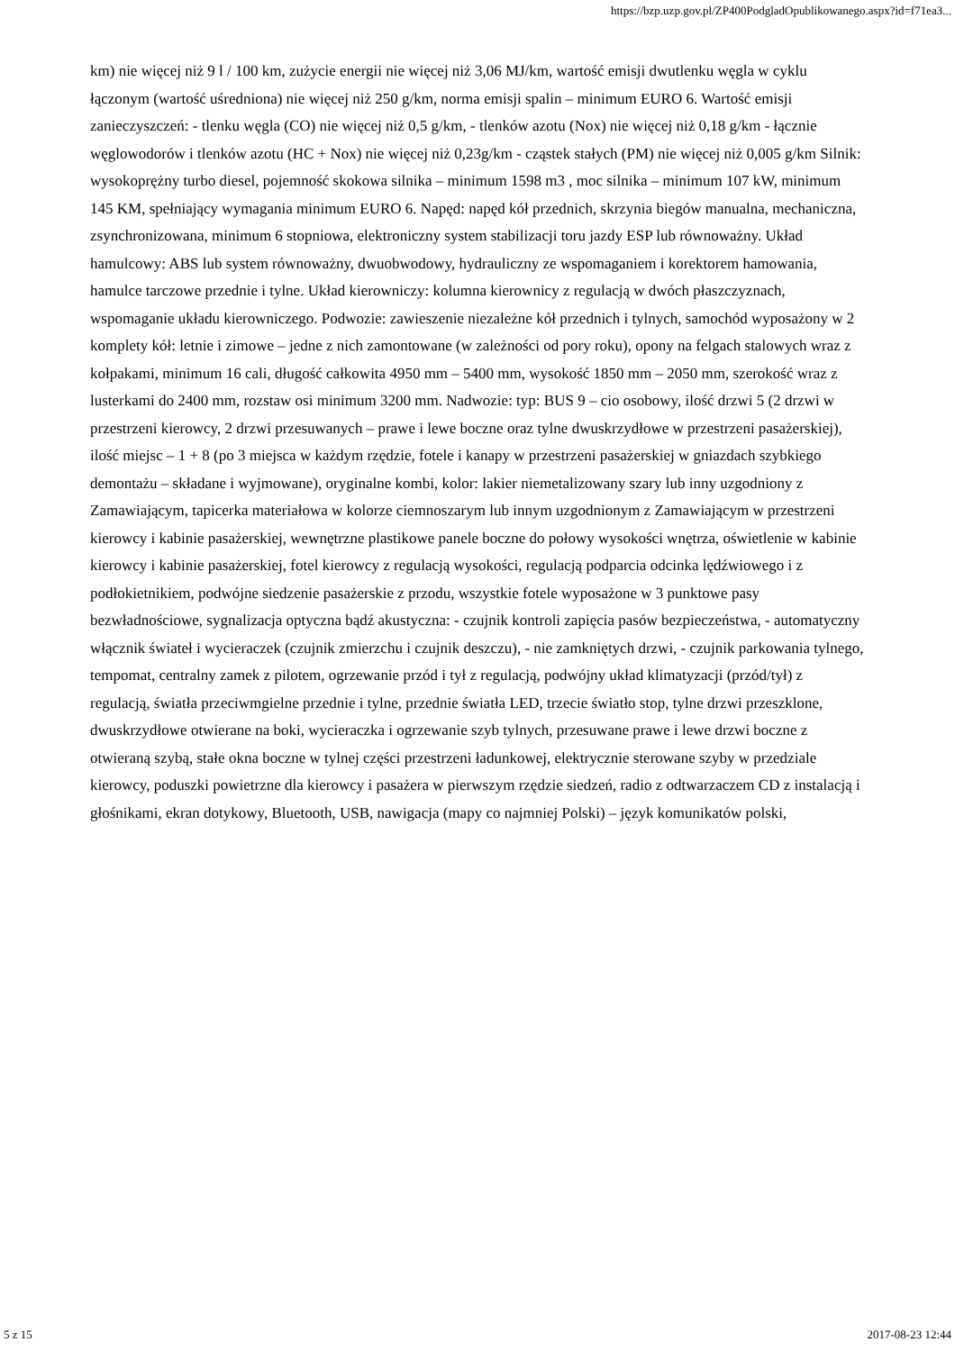https://bzp.uzp.gov.pl/ZP400PodgladOpublikowanego.aspx?id=f71ea3...
km) nie więcej niż 9 l / 100 km, zużycie energii nie więcej niż 3,06 MJ/km, wartość emisji dwutlenku węgla w cyklu łączonym (wartość uśredniona) nie więcej niż 250 g/km, norma emisji spalin – minimum EURO 6. Wartość emisji zanieczyszczeń: - tlenku węgla (CO) nie więcej niż 0,5 g/km, - tlenków azotu (Nox) nie więcej niż 0,18 g/km - łącznie węglowodorów i tlenków azotu (HC + Nox) nie więcej niż 0,23g/km - cząstek stałych (PM) nie więcej niż 0,005 g/km Silnik: wysokoprężny turbo diesel, pojemność skokowa silnika – minimum 1598 m3 , moc silnika – minimum 107 kW, minimum 145 KM, spełniający wymagania minimum EURO 6. Napęd: napęd kół przednich, skrzynia biegów manualna, mechaniczna, zsynchronizowana, minimum 6 stopniowa, elektroniczny system stabilizacji toru jazdy ESP lub równoważny. Układ hamulcowy: ABS lub system równoważny, dwuobwodowy, hydrauliczny ze wspomaganiem i korektorem hamowania, hamulce tarczowe przednie i tylne. Układ kierowniczy: kolumna kierownicy z regulacją w dwóch płaszczyznach, wspomaganie układu kierowniczego. Podwozie: zawieszenie niezależne kół przednich i tylnych, samochód wyposażony w 2 komplety kół: letnie i zimowe – jedne z nich zamontowane (w zależności od pory roku), opony na felgach stalowych wraz z kołpakami, minimum 16 cali, długość całkowita 4950 mm – 5400 mm, wysokość 1850 mm – 2050 mm, szerokość wraz z lusterkami do 2400 mm, rozstaw osi minimum 3200 mm. Nadwozie: typ: BUS 9 – cio osobowy, ilość drzwi 5 (2 drzwi w przestrzeni kierowcy, 2 drzwi przesuwanych – prawe i lewe boczne oraz tylne dwuskrzydłowe w przestrzeni pasażerskiej), ilość miejsc – 1 + 8 (po 3 miejsca w każdym rzędzie, fotele i kanapy w przestrzeni pasażerskiej w gniazdach szybkiego demontażu – składane i wyjmowane), oryginalne kombi, kolor: lakier niemetalizowany szary lub inny uzgodniony z Zamawiającym, tapicerka materiałowa w kolorze ciemnoszarym lub innym uzgodnionym z Zamawiającym w przestrzeni kierowcy i kabinie pasażerskiej, wewnętrzne plastikowe panele boczne do połowy wysokości wnętrza, oświetlenie w kabinie kierowcy i kabinie pasażerskiej, fotel kierowcy z regulacją wysokości, regulacją podparcia odcinka lędźwiowego i z podłokietnikiem, podwójne siedzenie pasażerskie z przodu, wszystkie fotele wyposażone w 3 punktowe pasy bezwładnościowe, sygnalizacja optyczna bądź akustyczna: - czujnik kontroli zapięcia pasów bezpieczeństwa, - automatyczny włącznik świateł i wycieraczek (czujnik zmierzchu i czujnik deszczu), - nie zamkniętych drzwi, - czujnik parkowania tylnego, tempomat, centralny zamek z pilotem, ogrzewanie przód i tył z regulacją, podwójny układ klimatyzacji (przód/tył) z regulacją, światła przeciwmgielne przednie i tylne, przednie światła LED, trzecie światło stop, tylne drzwi przeszklone, dwuskrzydłowe otwierane na boki, wycieraczka i ogrzewanie szyb tylnych, przesuwane prawe i lewe drzwi boczne z otwieraną szybą, stałe okna boczne w tylnej części przestrzeni ładunkowej, elektrycznie sterowane szyby w przedziale kierowcy, poduszki powietrzne dla kierowcy i pasażera w pierwszym rzędzie siedzeń, radio z odtwarzaczem CD z instalacją i głośnikami, ekran dotykowy, Bluetooth, USB, nawigacja (mapy co najmniej Polski) – język komunikatów polski,
5 z 15 2017-08-23 12:44